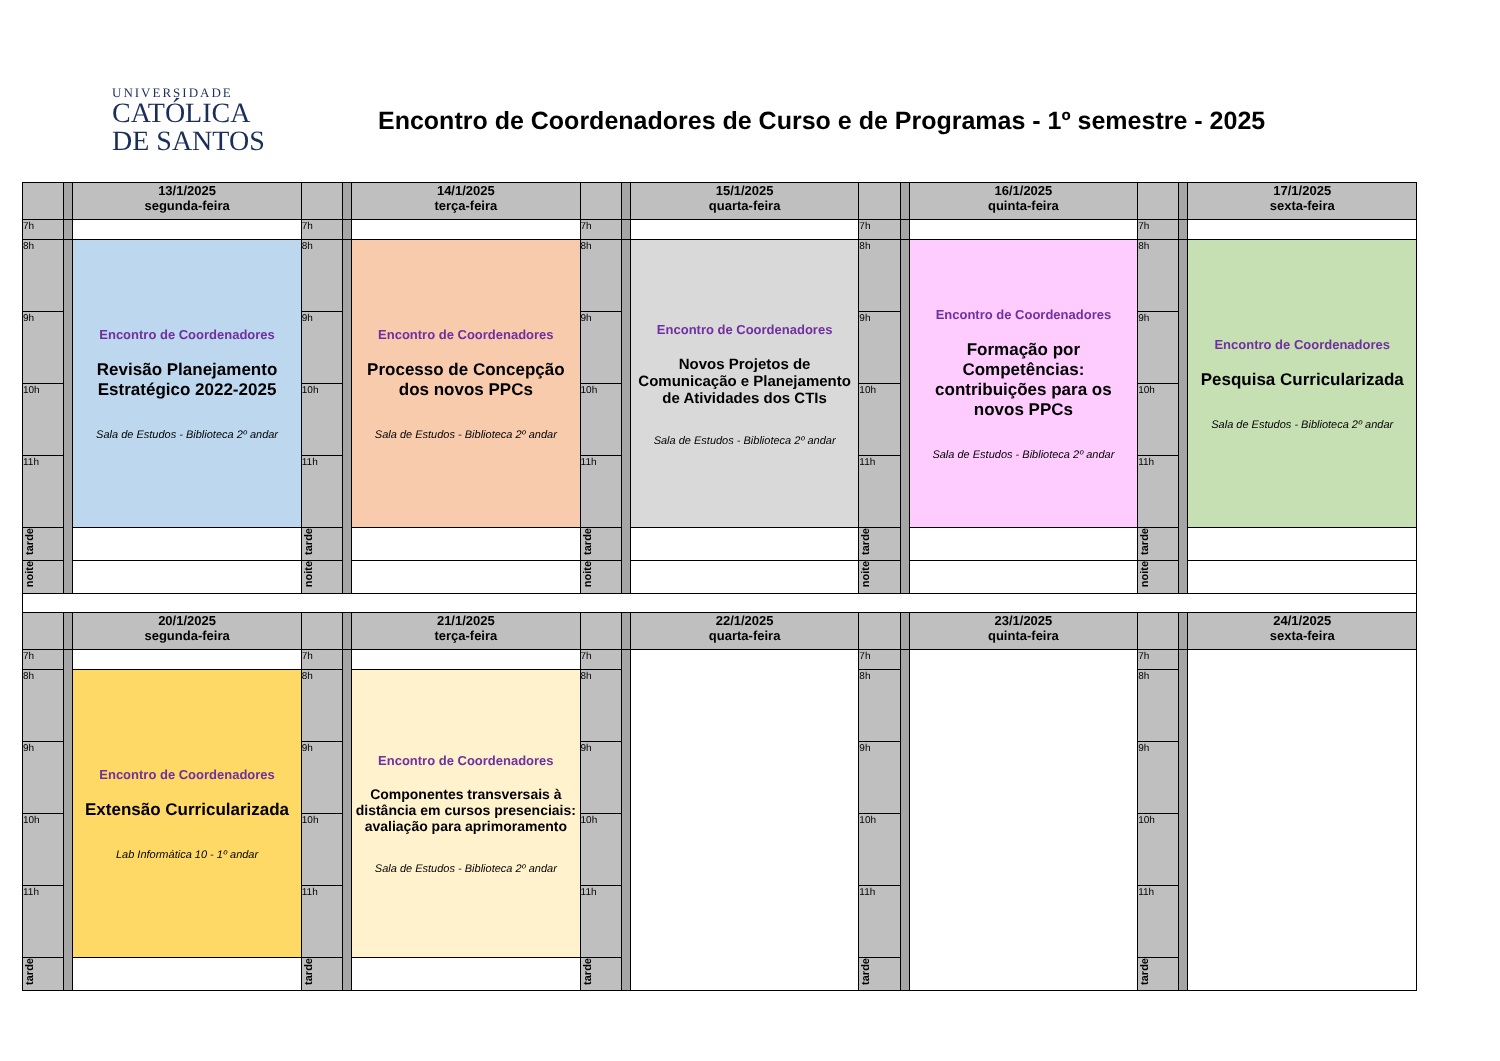UNIVERSIDADE
CATÓLICA
DE SANTOS
Encontro de Coordenadores de Curso e de Programas - 1º semestre - 2025
| | | 13/1/2025 segunda-feira | | | 14/1/2025 terça-feira | | | 15/1/2025 quarta-feira | | | 16/1/2025 quinta-feira | | | 17/1/2025 sexta-feira |
| 7h | | | 7h | | | 7h | | | 7h | | | 7h | | |
| 8h | | Encontro de Coordenadores Revisão Planejamento Estratégico 2022-2025 Sala de Estudos - Biblioteca 2º andar | 8h | | Encontro de Coordenadores Processo de Concepção dos novos PPCs Sala de Estudos - Biblioteca 2º andar | 8h | | Encontro de Coordenadores Novos Projetos de Comunicação e Planejamento de Atividades dos CTIs Sala de Estudos - Biblioteca 2º andar | 8h | | Encontro de Coordenadores Formação por Competências: contribuições para os novos PPCs Sala de Estudos - Biblioteca 2º andar | 8h | | Encontro de Coordenadores Pesquisa Curricularizada Sala de Estudos - Biblioteca 2º andar |
| 9h | | | 9h | | | 9h | | | 9h | | | 9h | | |
| 10h | | | 10h | | | 10h | | | 10h | | | 10h | | |
| 11h | | | 11h | | | 11h | | | 11h | | | 11h | | |
| tarde | | | tarde | | | tarde | | | tarde | | | tarde | | |
| noite | | | noite | | | noite | | | noite | | | noite | | |
| | | 20/1/2025 segunda-feira | | | 21/1/2025 terça-feira | | | 22/1/2025 quarta-feira | | | 23/1/2025 quinta-feira | | | 24/1/2025 sexta-feira |
| 7h | | | 7h | | | 7h | | | 7h | | | 7h | | |
| 8h | | Encontro de Coordenadores Extensão Curricularizada Lab Informática 10 - 1º andar | 8h | | Encontro de Coordenadores Componentes transversais à distância em cursos presenciais: avaliação para aprimoramento Sala de Estudos - Biblioteca 2º andar | 8h | | | 8h | | | 8h | | |
| 9h | | | 9h | | | 9h | | | 9h | | | 9h | | |
| 10h | | | 10h | | | 10h | | | 10h | | | 10h | | |
| 11h | | | 11h | | | 11h | | | 11h | | | 11h | | |
| tarde | | | tarde | | | tarde | | | tarde | | | tarde | | |